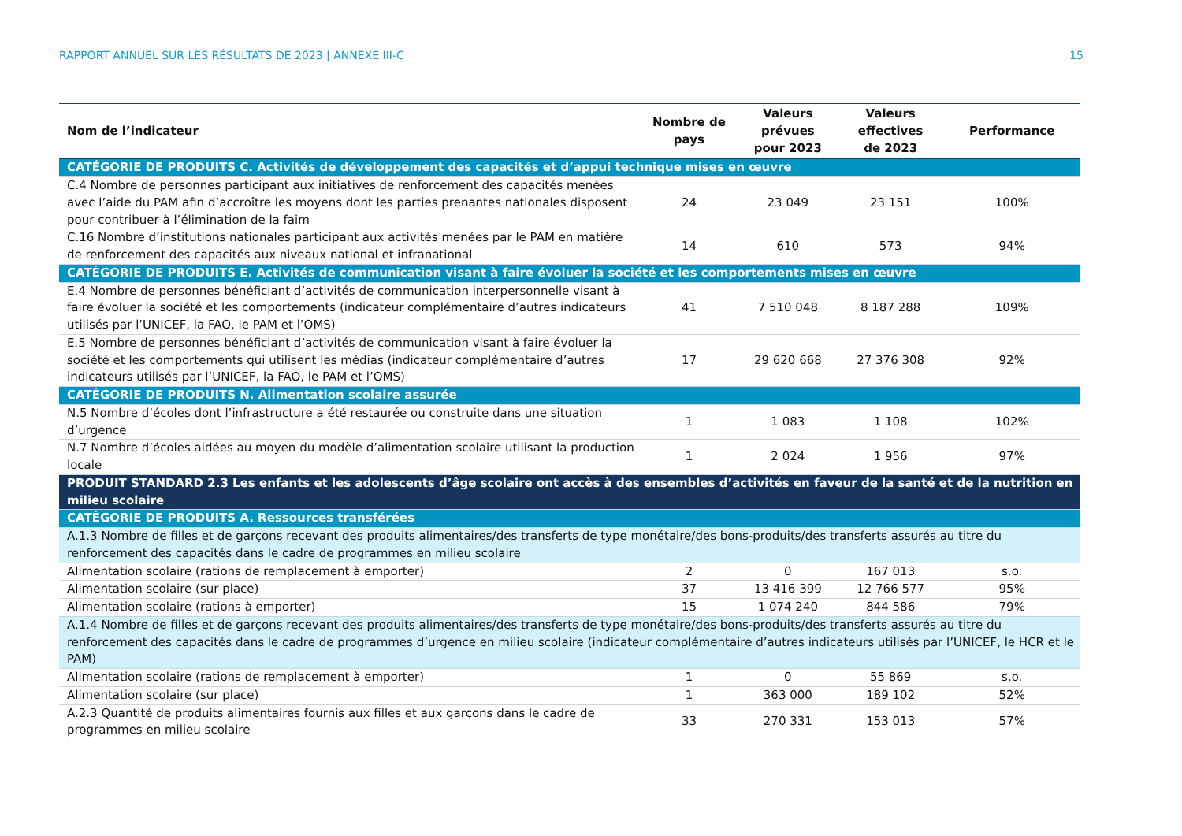RAPPORT ANNUEL SUR LES RÉSULTATS DE 2023 | ANNEXE III-C 15
| Nom de l’indicateur | Nombre de pays | Valeurs prévues pour 2023 | Valeurs effectives de 2023 | Performance |
| --- | --- | --- | --- | --- |
| CATÉGORIE DE PRODUITS C. Activités de développement des capacités et d’appui technique mises en œuvre | | | | |
| C.4 Nombre de personnes participant aux initiatives de renforcement des capacités menées avec l’aide du PAM afin d’accroître les moyens dont les parties prenantes nationales disposent pour contribuer à l’élimination de la faim | 24 | 23 049 | 23 151 | 100% |
| C.16 Nombre d’institutions nationales participant aux activités menées par le PAM en matière de renforcement des capacités aux niveaux national et infranational | 14 | 610 | 573 | 94% |
| CATÉGORIE DE PRODUITS E. Activités de communication visant à faire évoluer la société et les comportements mises en œuvre | | | | |
| E.4 Nombre de personnes bénéficiant d’activités de communication interpersonnelle visant à faire évoluer la société et les comportements (indicateur complémentaire d’autres indicateurs utilisés par l’UNICEF, la FAO, le PAM et l’OMS) | 41 | 7 510 048 | 8 187 288 | 109% |
| E.5 Nombre de personnes bénéficiant d’activités de communication visant à faire évoluer la société et les comportements qui utilisent les médias (indicateur complémentaire d’autres indicateurs utilisés par l’UNICEF, la FAO, le PAM et l’OMS) | 17 | 29 620 668 | 27 376 308 | 92% |
| CATÉGORIE DE PRODUITS N. Alimentation scolaire assurée | | | | |
| N.5 Nombre d’écoles dont l’infrastructure a été restaurée ou construite dans une situation d’urgence | 1 | 1 083 | 1 108 | 102% |
| N.7 Nombre d’écoles aidées au moyen du modèle d’alimentation scolaire utilisant la production locale | 1 | 2 024 | 1 956 | 97% |
| PRODUIT STANDARD 2.3 Les enfants et les adolescents d’âge scolaire ont accès à des ensembles d’activités en faveur de la santé et de la nutrition en milieu scolaire | | | | |
| CATÉGORIE DE PRODUITS A. Ressources transférées | | | | |
| A.1.3 Nombre de filles et de garçons recevant des produits alimentaires/des transferts de type monétaire/des bons-produits/des transferts assurés au titre du renforcement des capacités dans le cadre de programmes en milieu scolaire | | | | |
| Alimentation scolaire (rations de remplacement à emporter) | 2 | 0 | 167 013 | s.o. |
| Alimentation scolaire (sur place) | 37 | 13 416 399 | 12 766 577 | 95% |
| Alimentation scolaire (rations à emporter) | 15 | 1 074 240 | 844 586 | 79% |
| A.1.4 Nombre de filles et de garçons recevant des produits alimentaires/des transferts de type monétaire/des bons-produits/des transferts assurés au titre du renforcement des capacités dans le cadre de programmes d’urgence en milieu scolaire (indicateur complémentaire d’autres indicateurs utilisés par l’UNICEF, le HCR et le PAM) | | | | |
| Alimentation scolaire (rations de remplacement à emporter) | 1 | 0 | 55 869 | s.o. |
| Alimentation scolaire (sur place) | 1 | 363 000 | 189 102 | 52% |
| A.2.3 Quantité de produits alimentaires fournis aux filles et aux garçons dans le cadre de programmes en milieu scolaire | 33 | 270 331 | 153 013 | 57% |